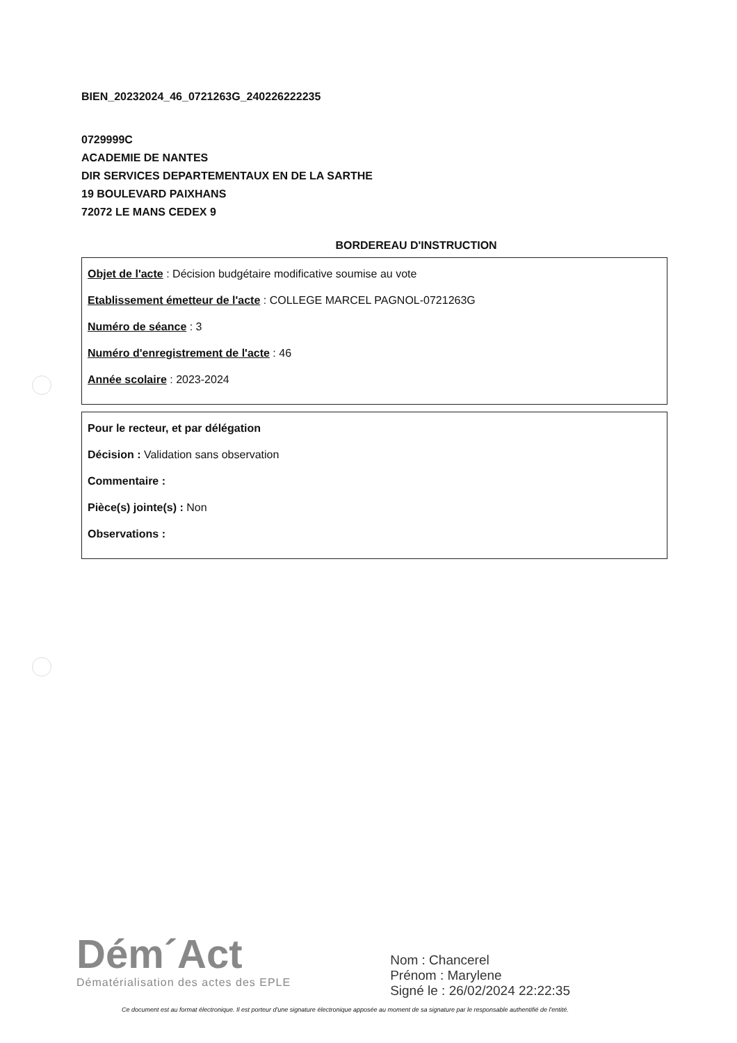BIEN_20232024_46_0721263G_240226222235
0729999C
ACADEMIE DE NANTES
DIR SERVICES DEPARTEMENTAUX EN DE LA SARTHE
19 BOULEVARD PAIXHANS
72072 LE MANS CEDEX 9
BORDEREAU D'INSTRUCTION
Objet de l'acte : Décision budgétaire modificative soumise au vote
Etablissement émetteur de l'acte : COLLEGE MARCEL PAGNOL-0721263G
Numéro de séance : 3
Numéro d'enregistrement de l'acte : 46
Année scolaire : 2023-2024
Pour le recteur, et par délégation
Décision : Validation sans observation
Commentaire :
Pièce(s) jointe(s) : Non
Observations :
Dém´Act
Dématérialisation des actes des EPLE
Nom : Chancerel
Prénom : Marylene
Signé le : 26/02/2024 22:22:35
Ce document est au format électronique. Il est porteur d'une signature électronique apposée au moment de sa signature par le responsable authentifié de l'entité.